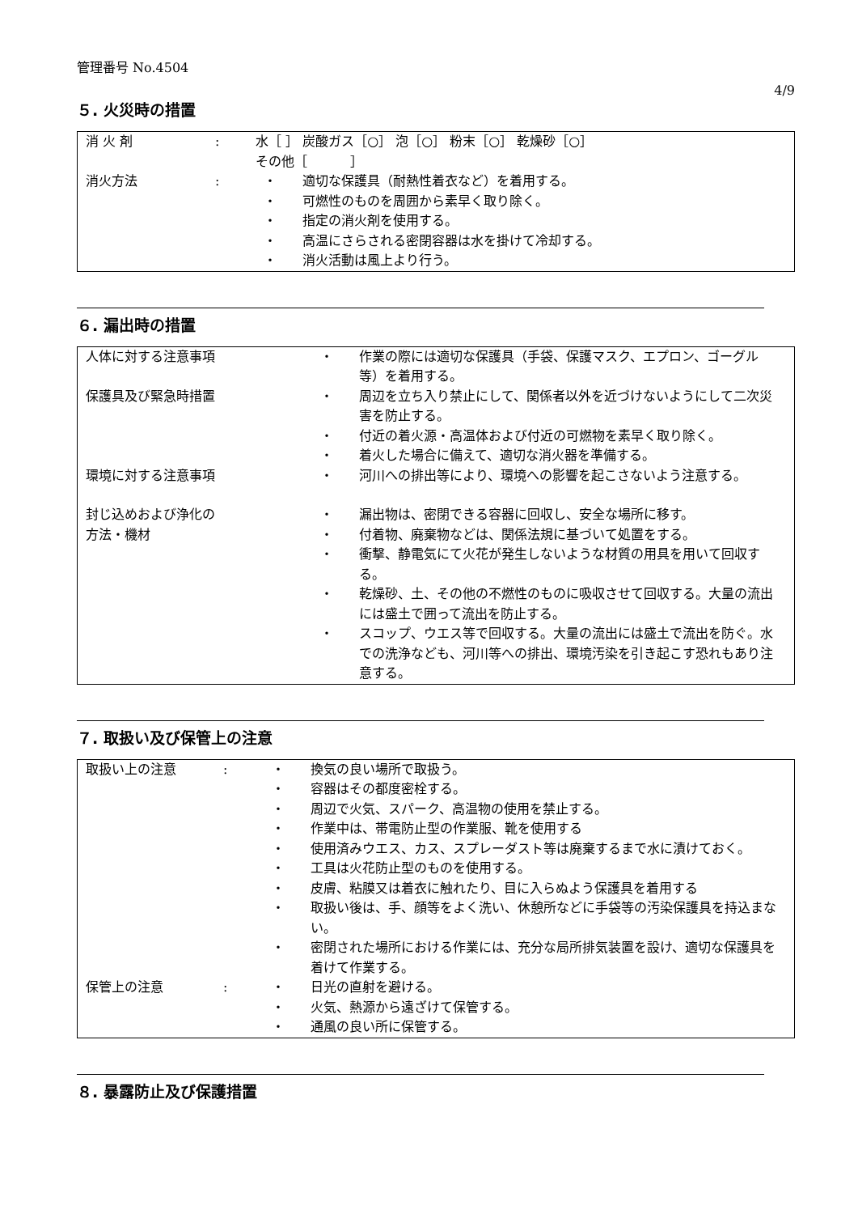管理番号 No.4504
4/9
５. 火災時の措置
| 消 火 剤 | : | 水［ ］ 炭酸ガス［○］ 泡［○］ 粉末［○］ 乾燥砂［○］ その他［ ］ |
| 消火方法 | : | / ・ / 適切な保護具（耐熱性着衣など）を着用する。 / / ・ / 可燃性のものを周囲から素早く取り除く。 / / ・ / 指定の消火剤を使用する。 / / ・ / 高温にさらされる密閉容器は水を掛けて冷却する。 / / ・ / 消火活動は風上より行う。 / |
６. 漏出時の措置
| 人体に対する注意事項 | / ・ / 作業の際には適切な保護具（手袋、保護マスク、エプロン、ゴーグル等）を着用する。 / |
| 保護具及び緊急時措置 | / ・ / 周辺を立ち入り禁止にして、関係者以外を近づけないようにして二次災害を防止する。 / / ・ / 付近の着火源・高温体および付近の可燃物を素早く取り除く。 / / ・ / 着火した場合に備えて、適切な消火器を準備する。 / |
| 環境に対する注意事項 | / ・ / 河川への排出等により、環境への影響を起こさないよう注意する。 / |
| 封じ込めおよび浄化の 方法・機材 | / ・ / 漏出物は、密閉できる容器に回収し、安全な場所に移す。 / / ・ / 付着物、廃棄物などは、関係法規に基づいて処置をする。 / / ・ / 衝撃、静電気にて火花が発生しないような材質の用具を用いて回収する。 / / ・ / 乾燥砂、土、その他の不燃性のものに吸収させて回収する。大量の流出には盛土で囲って流出を防止する。 / / ・ / スコップ、ウエス等で回収する。大量の流出には盛土で流出を防ぐ。水での洗浄なども、河川等への排出、環境汚染を引き起こす恐れもあり注意する。 / |
７. 取扱い及び保管上の注意
| 取扱い上の注意 | : | / ・ / 換気の良い場所で取扱う。 / / ・ / 容器はその都度密栓する。 / / ・ / 周辺で火気、スパーク、高温物の使用を禁止する。 / / ・ / 作業中は、帯電防止型の作業服、靴を使用する / / ・ / 使用済みウエス、カス、スプレーダスト等は廃棄するまで水に漬けておく。 / / ・ / 工具は火花防止型のものを使用する。 / / ・ / 皮膚、粘膜又は着衣に触れたり、目に入らぬよう保護具を着用する / / ・ / 取扱い後は、手、顔等をよく洗い、休憩所などに手袋等の汚染保護具を持込まない。 / / ・ / 密閉された場所における作業には、充分な局所排気装置を設け、適切な保護具を着けて作業する。 / |
| 保管上の注意 | : | / ・ / 日光の直射を避ける。 / / ・ / 火気、熱源から遠ざけて保管する。 / / ・ / 通風の良い所に保管する。 / |
８. 暴露防止及び保護措置